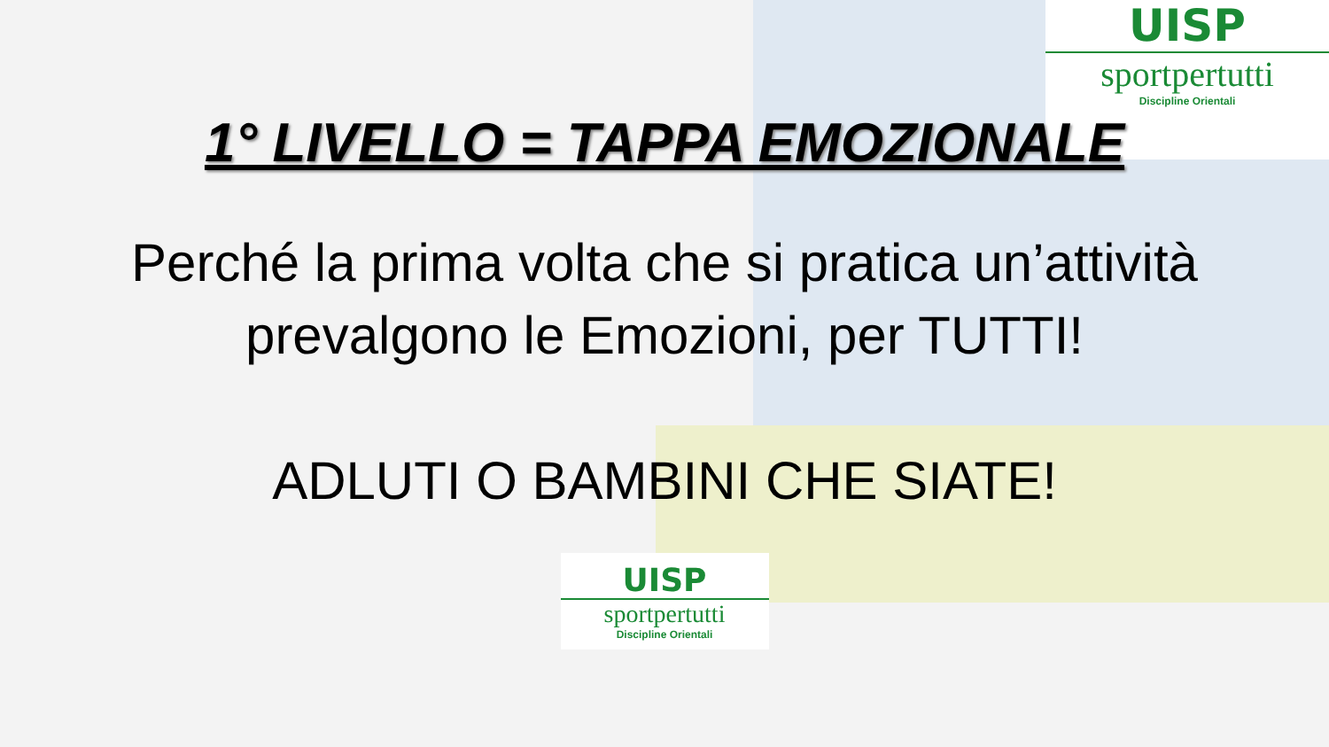UISP
sportpertutti
Discipline Orientali
1° LIVELLO = TAPPA EMOZIONALE
Perché la prima volta che si pratica un’attività prevalgono le Emozioni, per TUTTI!
ADLUTI O BAMBINI CHE SIATE!
UISP
sportpertutti
Discipline Orientali